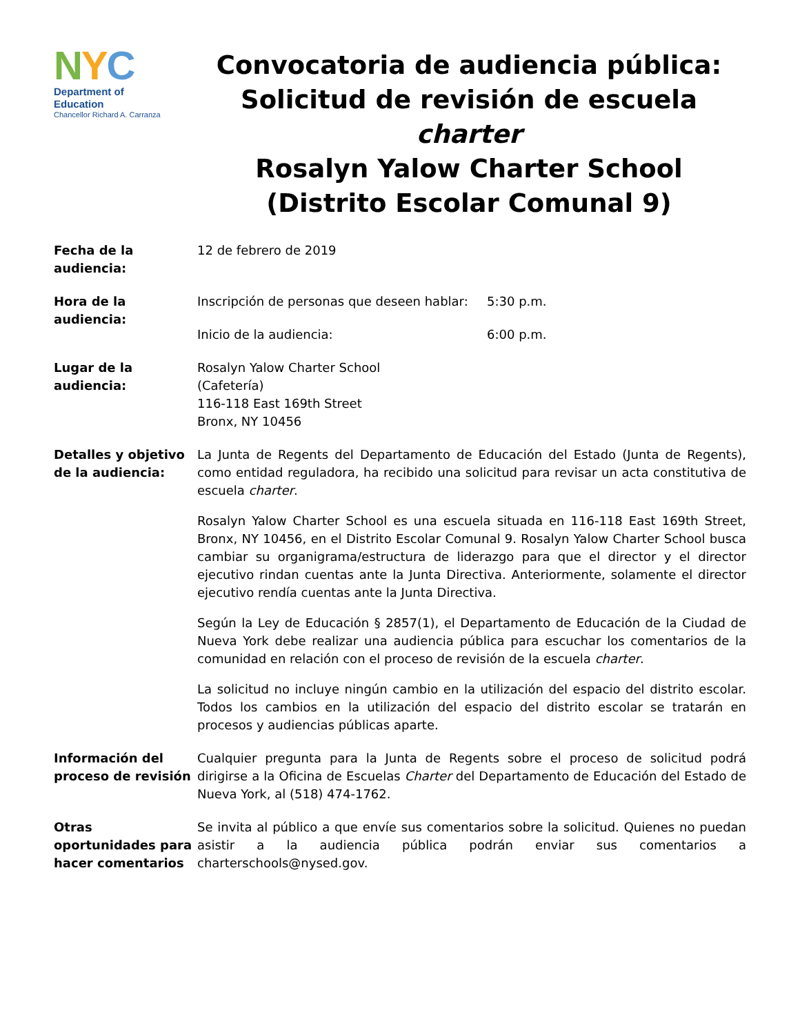NYC
Department of
Education
Chancellor Richard A. Carranza
Convocatoria de audiencia pública:
Solicitud de revisión de escuela charter
Rosalyn Yalow Charter School
(Distrito Escolar Comunal 9)
| Fecha de la audiencia: | 12 de febrero de 2019 | |
| Hora de la audiencia: | Inscripción de personas que deseen hablar: | 5:30 p.m. |
| | Inicio de la audiencia: | 6:00 p.m. |
| Lugar de la audiencia: | Rosalyn Yalow Charter School (Cafetería) 116-118 East 169th Street Bronx, NY 10456 | |
| Detalles y objetivo de la audiencia: | La Junta de Regents del Departamento de Educación del Estado (Junta de Regents), como entidad reguladora, ha recibido una solicitud para revisar un acta constitutiva de escuela charter . Rosalyn Yalow Charter School es una escuela situada en 116-118 East 169th Street, Bronx, NY 10456, en el Distrito Escolar Comunal 9. Rosalyn Yalow Charter School busca cambiar su organigrama/estructura de liderazgo para que el director y el director ejecutivo rindan cuentas ante la Junta Directiva. Anteriormente, solamente el director ejecutivo rendía cuentas ante la Junta Directiva. Según la Ley de Educación § 2857(1), el Departamento de Educación de la Ciudad de Nueva York debe realizar una audiencia pública para escuchar los comentarios de la comunidad en relación con el proceso de revisión de la escuela charter . La solicitud no incluye ningún cambio en la utilización del espacio del distrito escolar. Todos los cambios en la utilización del espacio del distrito escolar se tratarán en procesos y audiencias públicas aparte. | |
| Información del proceso de revisión | Cualquier pregunta para la Junta de Regents sobre el proceso de solicitud podrá dirigirse a la Oficina de Escuelas Charter del Departamento de Educación del Estado de Nueva York, al (518) 474-1762. | |
| Otras oportunidades para hacer comentarios | Se invita al público a que envíe sus comentarios sobre la solicitud. Quienes no puedan asistir a la audiencia pública podrán enviar sus comentarios a charterschools@nysed.gov. | |